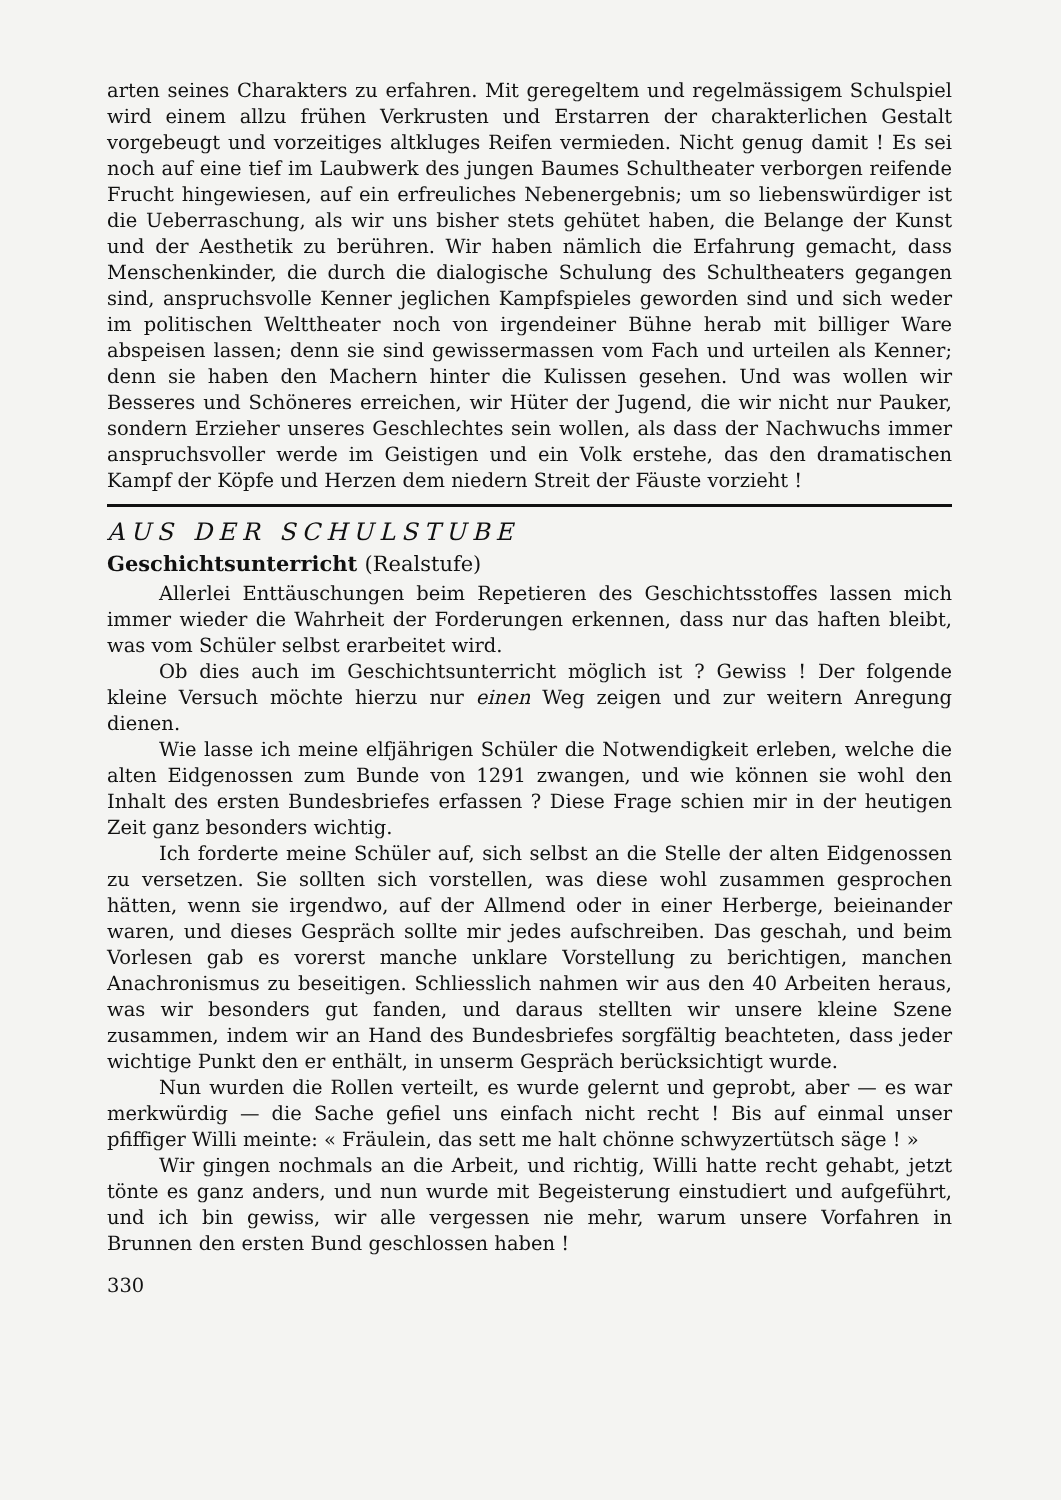arten seines Charakters zu erfahren. Mit geregeltem und regelmässigem Schulspiel wird einem allzu frühen Verkrusten und Erstarren der charakterlichen Gestalt vorgebeugt und vorzeitiges altkluges Reifen vermieden. Nicht genug damit ! Es sei noch auf eine tief im Laubwerk des jungen Baumes Schultheater verborgen reifende Frucht hingewiesen, auf ein erfreuliches Nebenergebnis; um so liebenswürdiger ist die Ueberraschung, als wir uns bisher stets gehütet haben, die Belange der Kunst und der Aesthetik zu berühren. Wir haben nämlich die Erfahrung gemacht, dass Menschenkinder, die durch die dialogische Schulung des Schultheaters gegangen sind, anspruchsvolle Kenner jeglichen Kampfspieles geworden sind und sich weder im politischen Welttheater noch von irgendeiner Bühne herab mit billiger Ware abspeisen lassen; denn sie sind gewissermassen vom Fach und urteilen als Kenner; denn sie haben den Machern hinter die Kulissen gesehen. Und was wollen wir Besseres und Schöneres erreichen, wir Hüter der Jugend, die wir nicht nur Pauker, sondern Erzieher unseres Geschlechtes sein wollen, als dass der Nachwuchs immer anspruchsvoller werde im Geistigen und ein Volk erstehe, das den dramatischen Kampf der Köpfe und Herzen dem niedern Streit der Fäuste vorzieht !
AUS DER SCHULSTUBE
Geschichtsunterricht (Realstufe)
Allerlei Enttäuschungen beim Repetieren des Geschichtsstoffes lassen mich immer wieder die Wahrheit der Forderungen erkennen, dass nur das haften bleibt, was vom Schüler selbst erarbeitet wird.
Ob dies auch im Geschichtsunterricht möglich ist ? Gewiss ! Der folgende kleine Versuch möchte hierzu nur einen Weg zeigen und zur weitern Anregung dienen.
Wie lasse ich meine elfjährigen Schüler die Notwendigkeit erleben, welche die alten Eidgenossen zum Bunde von 1291 zwangen, und wie können sie wohl den Inhalt des ersten Bundesbriefes erfassen ? Diese Frage schien mir in der heutigen Zeit ganz besonders wichtig.
Ich forderte meine Schüler auf, sich selbst an die Stelle der alten Eidgenossen zu versetzen. Sie sollten sich vorstellen, was diese wohl zusammen gesprochen hätten, wenn sie irgendwo, auf der Allmend oder in einer Herberge, beieinander waren, und dieses Gespräch sollte mir jedes aufschreiben. Das geschah, und beim Vorlesen gab es vorerst manche unklare Vorstellung zu berichtigen, manchen Anachronismus zu beseitigen. Schliesslich nahmen wir aus den 40 Arbeiten heraus, was wir besonders gut fanden, und daraus stellten wir unsere kleine Szene zusammen, indem wir an Hand des Bundesbriefes sorgfältig beachteten, dass jeder wichtige Punkt den er enthält, in unserm Gespräch berücksichtigt wurde.
Nun wurden die Rollen verteilt, es wurde gelernt und geprobt, aber — es war merkwürdig — die Sache gefiel uns einfach nicht recht ! Bis auf einmal unser pfiffiger Willi meinte: « Fräulein, das sett me halt chönne schwyzertütsch säge ! »
Wir gingen nochmals an die Arbeit, und richtig, Willi hatte recht gehabt, jetzt tönte es ganz anders, und nun wurde mit Begeisterung einstudiert und aufgeführt, und ich bin gewiss, wir alle vergessen nie mehr, warum unsere Vorfahren in Brunnen den ersten Bund geschlossen haben !
330